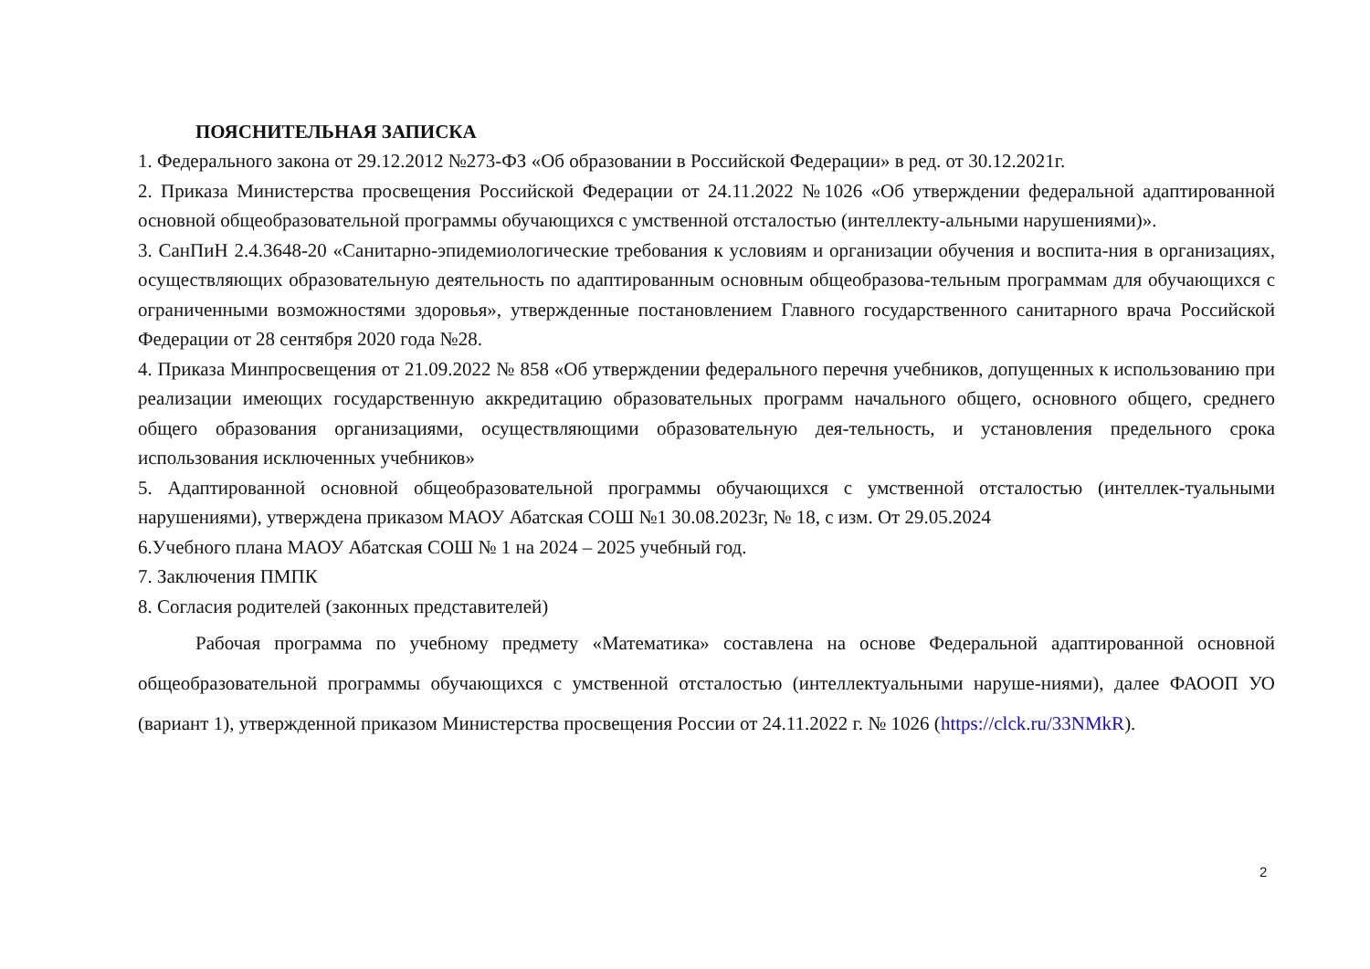ПОЯСНИТЕЛЬНАЯ ЗАПИСКА
1. Федерального закона от 29.12.2012 №273-ФЗ «Об образовании в Российской Федерации» в ред. от 30.12.2021г.
2. Приказа Министерства просвещения Российской Федерации от 24.11.2022 №1026 «Об утверждении федеральной адаптированной основной общеобразовательной программы обучающихся с умственной отсталостью (интеллекту-альными нарушениями)».
3. СанПиН 2.4.3648-20 «Санитарно-эпидемиологические требования к условиям и организации обучения и воспита-ния в организациях, осуществляющих образовательную деятельность по адаптированным основным общеобразова-тельным программам для обучающихся с ограниченными возможностями здоровья», утвержденные постановлением Главного государственного санитарного врача Российской Федерации от 28 сентября 2020 года №28.
4. Приказа Минпросвещения от 21.09.2022 № 858 «Об утверждении федерального перечня учебников, допущенных к использованию при реализации имеющих государственную аккредитацию образовательных программ начального общего, основного общего, среднего общего образования организациями, осуществляющими образовательную дея-тельность, и установления предельного срока использования исключенных учебников»
5. Адаптированной основной общеобразовательной программы обучающихся с умственной отсталостью (интеллек-туальными нарушениями), утверждена приказом МАОУ Абатская СОШ №1 30.08.2023г, № 18, с изм. От 29.05.2024
6.Учебного плана МАОУ Абатская СОШ № 1 на 2024 – 2025 учебный год.
7. Заключения ПМПК
8. Согласия родителей (законных представителей)
Рабочая программа по учебному предмету «Математика» составлена на основе Федеральной адаптированной основной общеобразовательной программы обучающихся с умственной отсталостью (интеллектуальными наруше-ниями), далее ФАООП УО (вариант 1), утвержденной приказом Министерства просвещения России от 24.11.2022 г. № 1026 (https://clck.ru/33NMkR).
2